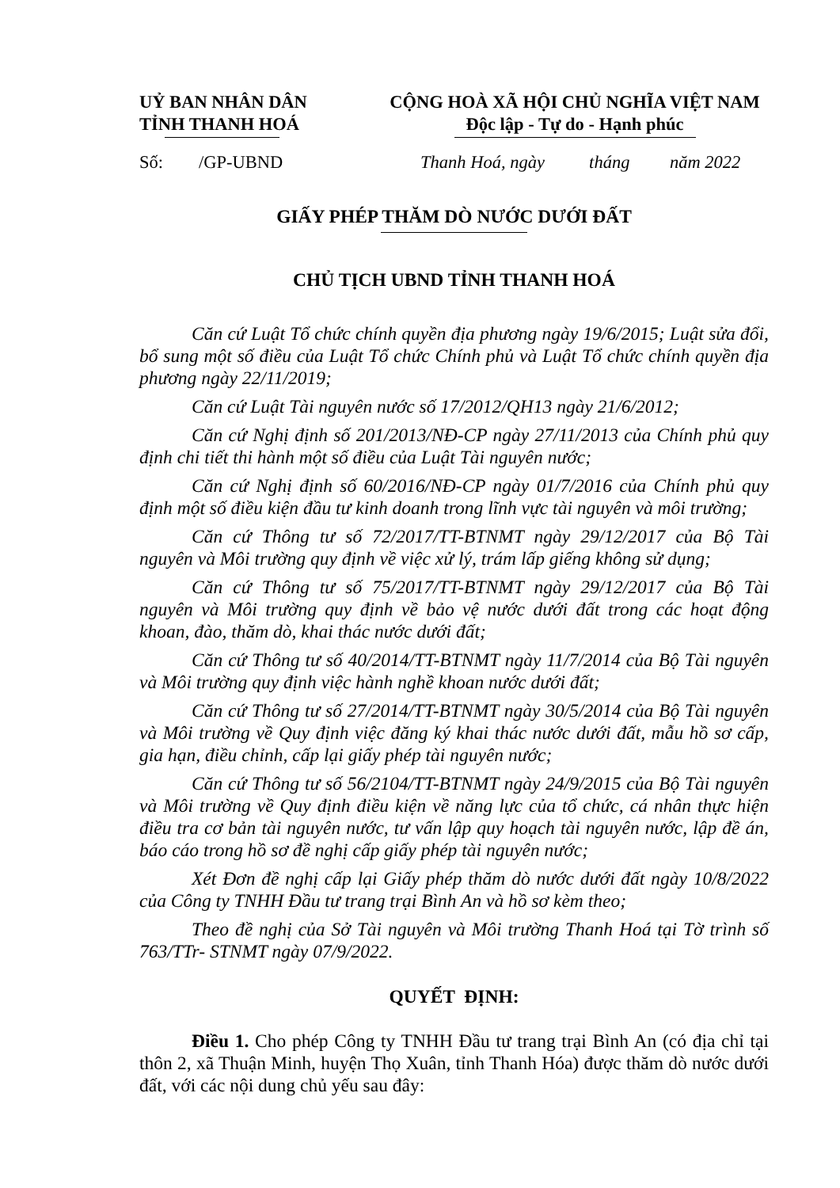UỶ BAN NHÂN DÂN
TỈNH THANH HOÁ
CỘNG HOÀ XÃ HỘI CHỦ NGHĨA VIỆT NAM
Độc lập - Tự do - Hạnh phúc
Số: /GP-UBND Thanh Hoá, ngày tháng năm 2022
GIẤY PHÉP THĂM DÒ NƯỚC DƯỚI ĐẤT
CHỦ TỊCH UBND TỈNH THANH HOÁ
Căn cứ Luật Tổ chức chính quyền địa phương ngày 19/6/2015; Luật sửa đổi, bổ sung một số điều của Luật Tổ chức Chính phủ và Luật Tổ chức chính quyền địa phương ngày 22/11/2019;
Căn cứ Luật Tài nguyên nước số 17/2012/QH13 ngày 21/6/2012;
Căn cứ Nghị định số 201/2013/NĐ-CP ngày 27/11/2013 của Chính phủ quy định chi tiết thi hành một số điều của Luật Tài nguyên nước;
Căn cứ Nghị định số 60/2016/NĐ-CP ngày 01/7/2016 của Chính phủ quy định một số điều kiện đầu tư kinh doanh trong lĩnh vực tài nguyên và môi trường;
Căn cứ Thông tư số 72/2017/TT-BTNMT ngày 29/12/2017 của Bộ Tài nguyên và Môi trường quy định về việc xử lý, trám lấp giếng không sử dụng;
Căn cứ Thông tư số 75/2017/TT-BTNMT ngày 29/12/2017 của Bộ Tài nguyên và Môi trường quy định về bảo vệ nước dưới đất trong các hoạt động khoan, đào, thăm dò, khai thác nước dưới đất;
Căn cứ Thông tư số 40/2014/TT-BTNMT ngày 11/7/2014 của Bộ Tài nguyên và Môi trường quy định việc hành nghề khoan nước dưới đất;
Căn cứ Thông tư số 27/2014/TT-BTNMT ngày 30/5/2014 của Bộ Tài nguyên và Môi trường về Quy định việc đăng ký khai thác nước dưới đất, mẫu hồ sơ cấp, gia hạn, điều chỉnh, cấp lại giấy phép tài nguyên nước;
Căn cứ Thông tư số 56/2104/TT-BTNMT ngày 24/9/2015 của Bộ Tài nguyên và Môi trường về Quy định điều kiện về năng lực của tổ chức, cá nhân thực hiện điều tra cơ bản tài nguyên nước, tư vấn lập quy hoạch tài nguyên nước, lập đề án, báo cáo trong hồ sơ đề nghị cấp giấy phép tài nguyên nước;
Xét Đơn đề nghị cấp lại Giấy phép thăm dò nước dưới đất ngày 10/8/2022 của Công ty TNHH Đầu tư trang trại Bình An và hồ sơ kèm theo;
Theo đề nghị của Sở Tài nguyên và Môi trường Thanh Hoá tại Tờ trình số 763/TTr- STNMT ngày 07/9/2022.
QUYẾT ĐỊNH:
Điều 1. Cho phép Công ty TNHH Đầu tư trang trại Bình An (có địa chỉ tại thôn 2, xã Thuận Minh, huyện Thọ Xuân, tỉnh Thanh Hóa) được thăm dò nước dưới đất, với các nội dung chủ yếu sau đây: